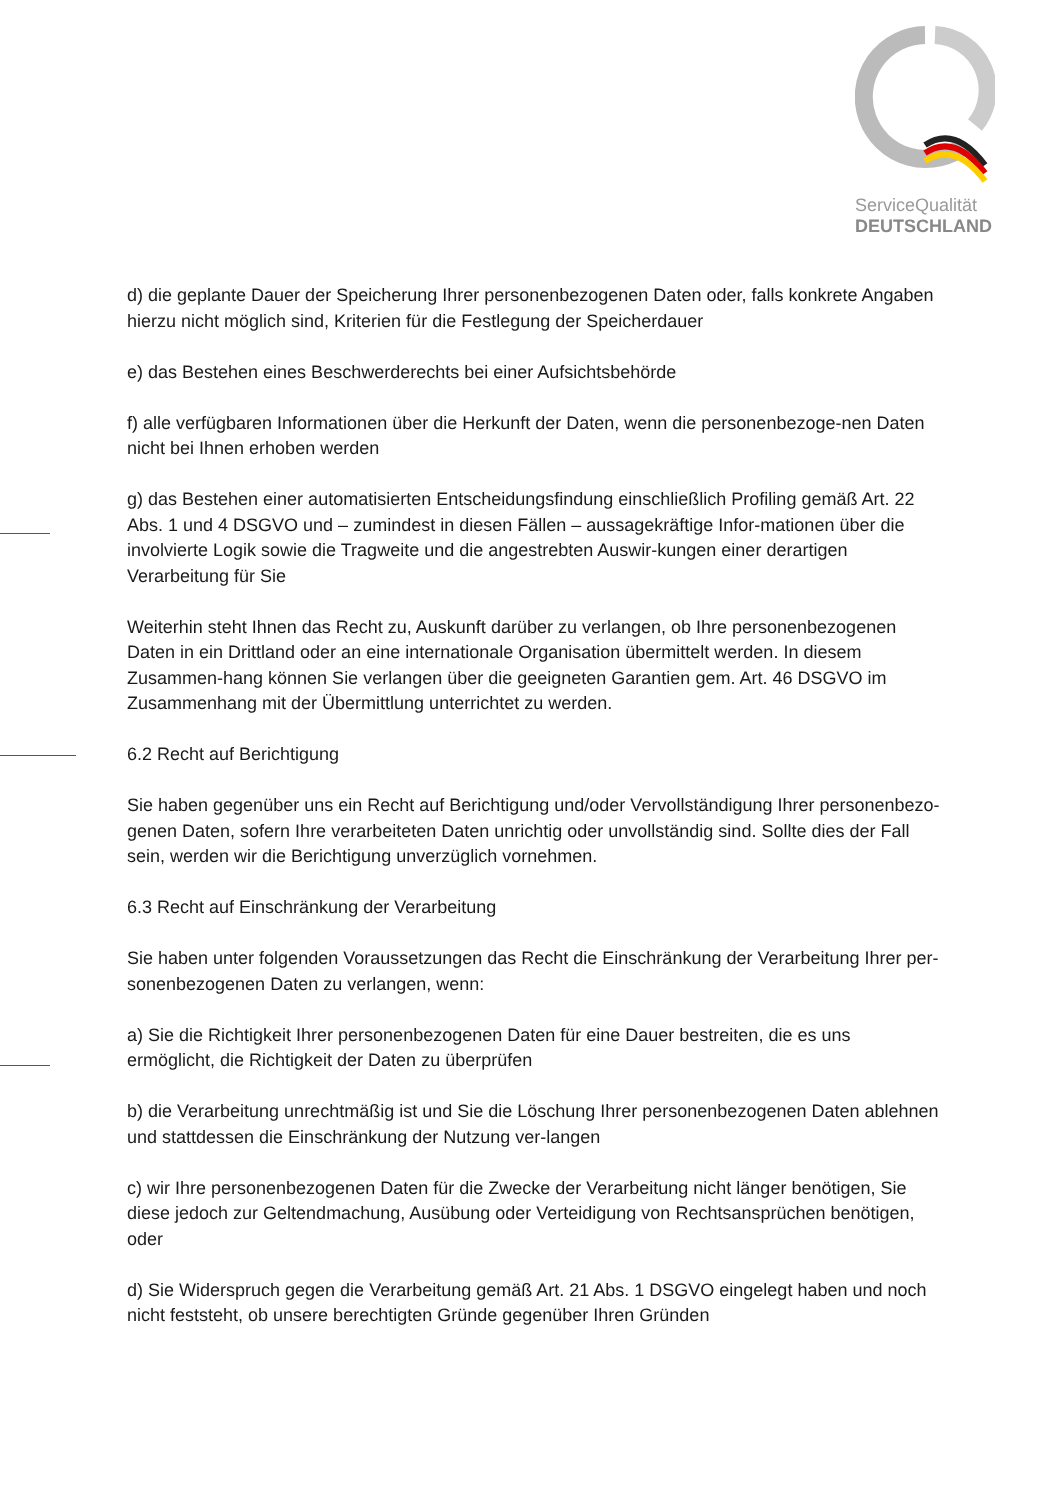ServiceQualität
DEUTSCHLAND
d) die geplante Dauer der Speicherung Ihrer personenbezogenen Daten oder, falls konkrete Angaben hierzu nicht möglich sind, Kriterien für die Festlegung der Speicherdauer
e) das Bestehen eines Beschwerderechts bei einer Aufsichtsbehörde
f) alle verfügbaren Informationen über die Herkunft der Daten, wenn die personenbezoge-nen Daten nicht bei Ihnen erhoben werden
g) das Bestehen einer automatisierten Entscheidungsfindung einschließlich Profiling gemäß Art. 22 Abs. 1 und 4 DSGVO und – zumindest in diesen Fällen – aussagekräftige Infor-mationen über die involvierte Logik sowie die Tragweite und die angestrebten Auswir-kungen einer derartigen Verarbeitung für Sie
Weiterhin steht Ihnen das Recht zu, Auskunft darüber zu verlangen, ob Ihre personenbezogenen Daten in ein Drittland oder an eine internationale Organisation übermittelt werden. In diesem Zusammen-hang können Sie verlangen über die geeigneten Garantien gem. Art. 46 DSGVO im Zusammenhang mit der Übermittlung unterrichtet zu werden.
6.2 Recht auf Berichtigung
Sie haben gegenüber uns ein Recht auf Berichtigung und/oder Vervollständigung Ihrer personenbezo-genen Daten, sofern Ihre verarbeiteten Daten unrichtig oder unvollständig sind. Sollte dies der Fall sein, werden wir die Berichtigung unverzüglich vornehmen.
6.3 Recht auf Einschränkung der Verarbeitung
Sie haben unter folgenden Voraussetzungen das Recht die Einschränkung der Verarbeitung Ihrer per-sonenbezogenen Daten zu verlangen, wenn:
a) Sie die Richtigkeit Ihrer personenbezogenen Daten für eine Dauer bestreiten, die es uns ermöglicht, die Richtigkeit der Daten zu überprüfen
b) die Verarbeitung unrechtmäßig ist und Sie die Löschung Ihrer personenbezogenen Daten ablehnen und stattdessen die Einschränkung der Nutzung ver-langen
c) wir Ihre personenbezogenen Daten für die Zwecke der Verarbeitung nicht länger benötigen, Sie diese jedoch zur Geltendmachung, Ausübung oder Verteidigung von Rechtsansprüchen benötigen, oder
d) Sie Widerspruch gegen die Verarbeitung gemäß Art. 21 Abs. 1 DSGVO eingelegt haben und noch nicht feststeht, ob unsere berechtigten Gründe gegenüber Ihren Gründen